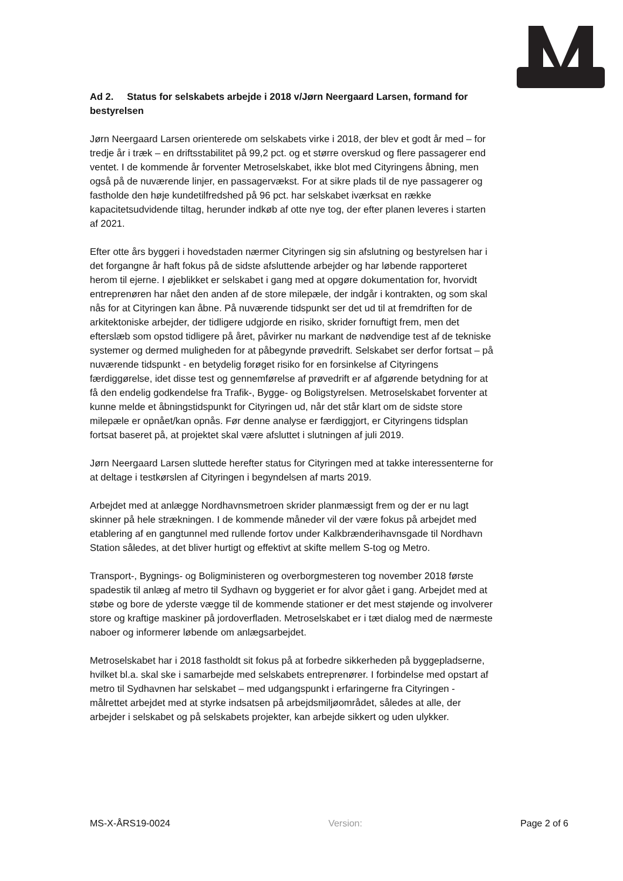Ad 2. Status for selskabets arbejde i 2018 v/Jørn Neergaard Larsen, formand for bestyrelsen
Jørn Neergaard Larsen orienterede om selskabets virke i 2018, der blev et godt år med – for tredje år i træk – en driftsstabilitet på 99,2 pct. og et større overskud og flere passagerer end ventet. I de kommende år forventer Metroselskabet, ikke blot med Cityringens åbning, men også på de nuværende linjer, en passagervækst. For at sikre plads til de nye passagerer og fastholde den høje kundetilfredshed på 96 pct. har selskabet iværksat en række kapacitetsudvidende tiltag, herunder indkøb af otte nye tog, der efter planen leveres i starten af 2021.
Efter otte års byggeri i hovedstaden nærmer Cityringen sig sin afslutning og bestyrelsen har i det forgangne år haft fokus på de sidste afsluttende arbejder og har løbende rapporteret herom til ejerne. I øjeblikket er selskabet i gang med at opgøre dokumentation for, hvorvidt entreprenøren har nået den anden af de store milepæle, der indgår i kontrakten, og som skal nås for at Cityringen kan åbne. På nuværende tidspunkt ser det ud til at fremdriften for de arkitektoniske arbejder, der tidligere udgjorde en risiko, skrider fornuftigt frem, men det efterslæb som opstod tidligere på året, påvirker nu markant de nødvendige test af de tekniske systemer og dermed muligheden for at påbegynde prøvedrift. Selskabet ser derfor fortsat – på nuværende tidspunkt - en betydelig forøget risiko for en forsinkelse af Cityringens færdiggørelse, idet disse test og gennemførelse af prøvedrift er af afgørende betydning for at få den endelig godkendelse fra Trafik-, Bygge- og Boligstyrelsen. Metroselskabet forventer at kunne melde et åbningstidspunkt for Cityringen ud, når det står klart om de sidste store milepæle er opnået/kan opnås. Før denne analyse er færdiggjort, er Cityringens tidsplan fortsat baseret på, at projektet skal være afsluttet i slutningen af juli 2019.
Jørn Neergaard Larsen sluttede herefter status for Cityringen med at takke interessenterne for at deltage i testkørslen af Cityringen i begyndelsen af marts 2019.
Arbejdet med at anlægge Nordhavnsmetroen skrider planmæssigt frem og der er nu lagt skinner på hele strækningen. I de kommende måneder vil der være fokus på arbejdet med etablering af en gangtunnel med rullende fortov under Kalkbrænderihavnsgade til Nordhavn Station således, at det bliver hurtigt og effektivt at skifte mellem S-tog og Metro.
Transport-, Bygnings- og Boligministeren og overborgmesteren tog november 2018 første spadestik til anlæg af metro til Sydhavn og byggeriet er for alvor gået i gang. Arbejdet med at støbe og bore de yderste vægge til de kommende stationer er det mest støjende og involverer store og kraftige maskiner på jordoverfladen. Metroselskabet er i tæt dialog med de nærmeste naboer og informerer løbende om anlægsarbejdet.
Metroselskabet har i 2018 fastholdt sit fokus på at forbedre sikkerheden på byggepladserne, hvilket bl.a. skal ske i samarbejde med selskabets entreprenører. I forbindelse med opstart af metro til Sydhavnen har selskabet – med udgangspunkt i erfaringerne fra Cityringen - målrettet arbejdet med at styrke indsatsen på arbejdsmiljøområdet, således at alle, der arbejder i selskabet og på selskabets projekter, kan arbejde sikkert og uden ulykker.
MS-X-ÅRS19-0024 Version: Page 2 of 6